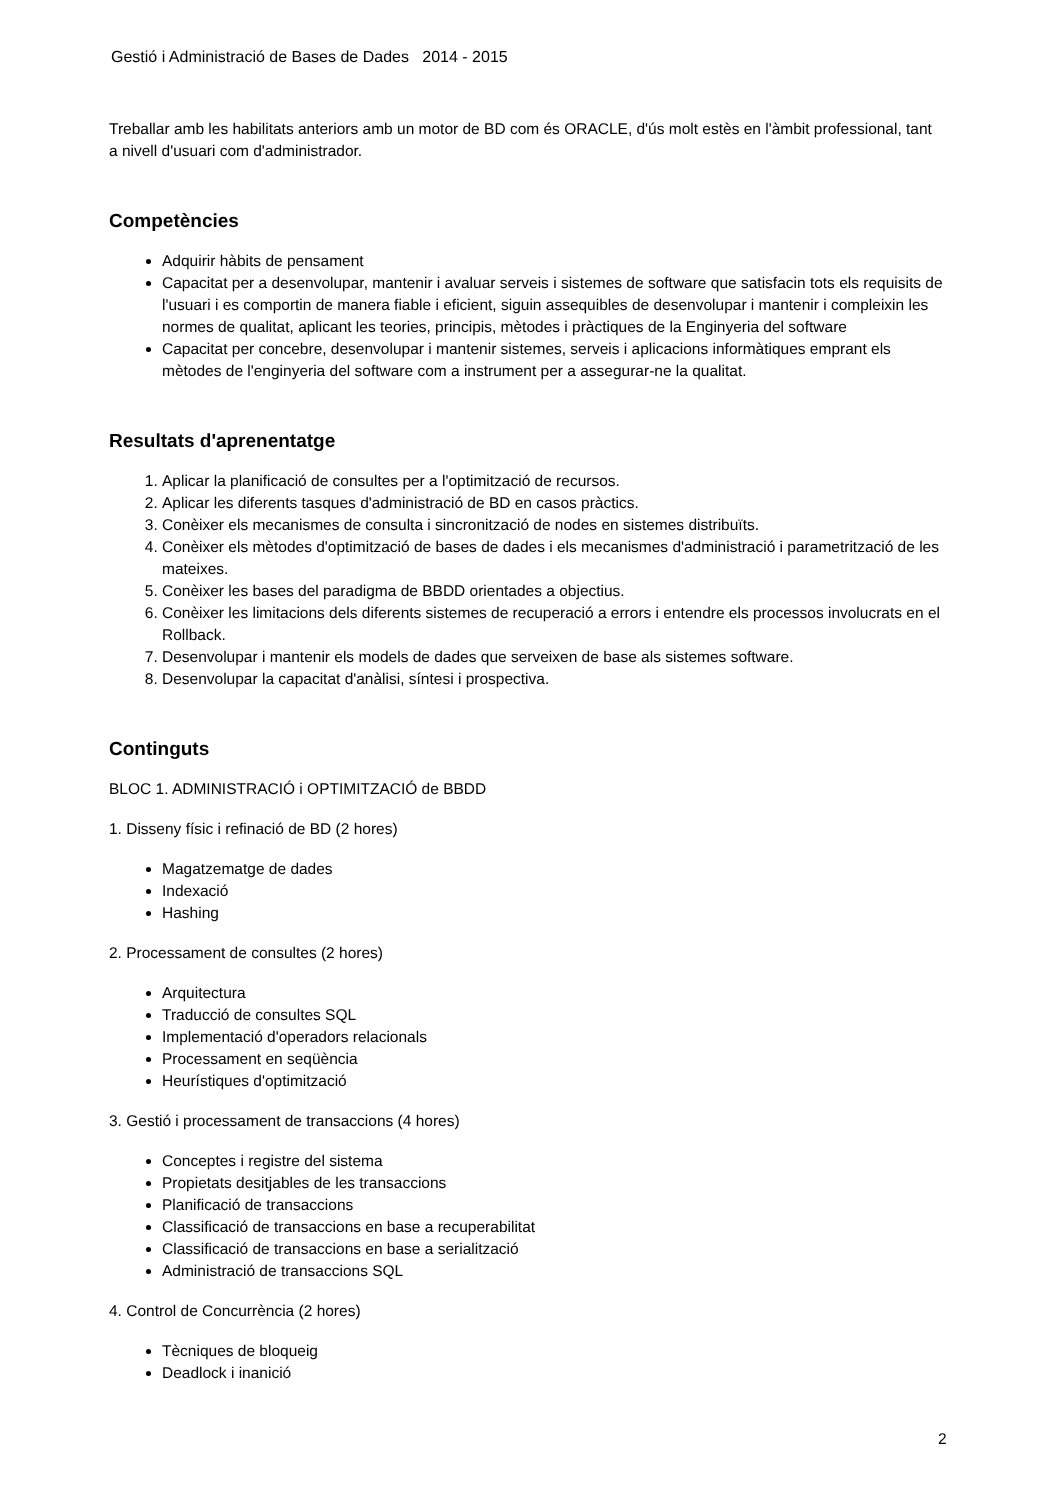Gestió i Administració de Bases de Dades 2014 - 2015
Treballar amb les habilitats anteriors amb un motor de BD com és ORACLE, d'ús molt estès en l'àmbit professional, tant a nivell d'usuari com d'administrador.
Competències
Adquirir hàbits de pensament
Capacitat per a desenvolupar, mantenir i avaluar serveis i sistemes de software que satisfacin tots els requisits de l'usuari i es comportin de manera fiable i eficient, siguin assequibles de desenvolupar i mantenir i compleixin les normes de qualitat, aplicant les teories, principis, mètodes i pràctiques de la Enginyeria del software
Capacitat per concebre, desenvolupar i mantenir sistemes, serveis i aplicacions informàtiques emprant els mètodes de l'enginyeria del software com a instrument per a assegurar-ne la qualitat.
Resultats d'aprenentatge
1. Aplicar la planificació de consultes per a l'optimització de recursos.
2. Aplicar les diferents tasques d'administració de BD en casos pràctics.
3. Conèixer els mecanismes de consulta i sincronització de nodes en sistemes distribuïts.
4. Conèixer els mètodes d'optimització de bases de dades i els mecanismes d'administració i parametrització de les mateixes.
5. Conèixer les bases del paradigma de BBDD orientades a objectius.
6. Conèixer les limitacions dels diferents sistemes de recuperació a errors i entendre els processos involucrats en el Rollback.
7. Desenvolupar i mantenir els models de dades que serveixen de base als sistemes software.
8. Desenvolupar la capacitat d'anàlisi, síntesi i prospectiva.
Continguts
BLOC 1. ADMINISTRACIÓ i OPTIMITZACIÓ de BBDD
1. Disseny físic i refinació de BD (2 hores)
Magatzematge de dades
Indexació
Hashing
2. Processament de consultes (2 hores)
Arquitectura
Traducció de consultes SQL
Implementació d'operadors relacionals
Processament en seqüència
Heurístiques d'optimització
3. Gestió i processament de transaccions (4 hores)
Conceptes i registre del sistema
Propietats desitjables de les transaccions
Planificació de transaccions
Classificació de transaccions en base a recuperabilitat
Classificació de transaccions en base a serialització
Administració de transaccions SQL
4. Control de Concurrència (2 hores)
Tècniques de bloqueig
Deadlock i inanició
2